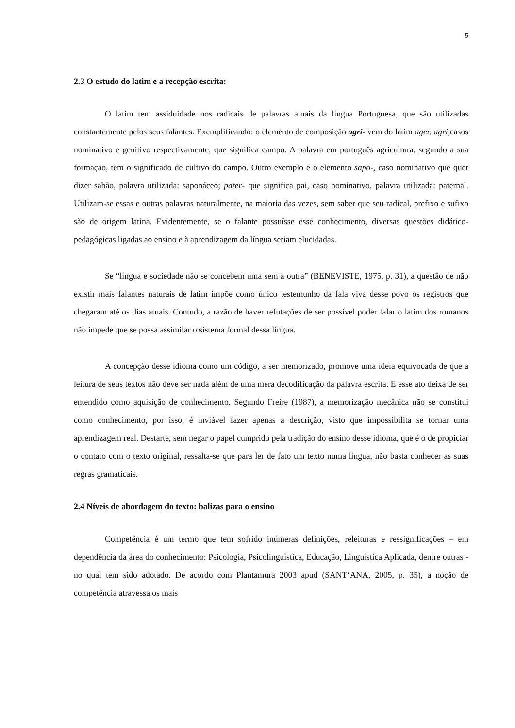5
2.3 O estudo do latim e a recepção escrita:
O latim tem assiduidade nos radicais de palavras atuais da língua Portuguesa, que são utilizadas constantemente pelos seus falantes. Exemplificando: o elemento de composição agri- vem do latim ager, agri, casos nominativo e genitivo respectivamente, que significa campo. A palavra em português agricultura, segundo a sua formação, tem o significado de cultivo do campo. Outro exemplo é o elemento sapo-, caso nominativo que quer dizer sabão, palavra utilizada: saponáceo; pater- que significa pai, caso nominativo, palavra utilizada: paternal. Utilizam-se essas e outras palavras naturalmente, na maioria das vezes, sem saber que seu radical, prefixo e sufixo são de origem latina. Evidentemente, se o falante possuísse esse conhecimento, diversas questões didático-pedagógicas ligadas ao ensino e à aprendizagem da língua seriam elucidadas.
Se “língua e sociedade não se concebem uma sem a outra” (BENEVISTE, 1975, p. 31), a questão de não existir mais falantes naturais de latim impõe como único testemunho da fala viva desse povo os registros que chegaram até os dias atuais. Contudo, a razão de haver refutações de ser possível poder falar o latim dos romanos não impede que se possa assimilar o sistema formal dessa língua.
A concepção desse idioma como um código, a ser memorizado, promove uma ideia equivocada de que a leitura de seus textos não deve ser nada além de uma mera decodificação da palavra escrita. E esse ato deixa de ser entendido como aquisição de conhecimento. Segundo Freire (1987), a memorização mecânica não se constitui como conhecimento, por isso, é inviável fazer apenas a descrição, visto que impossibilita se tornar uma aprendizagem real. Destarte, sem negar o papel cumprido pela tradição do ensino desse idioma, que é o de propiciar o contato com o texto original, ressalta-se que para ler de fato um texto numa língua, não basta conhecer as suas regras gramaticais.
2.4 Níveis de abordagem do texto: balizas para o ensino
Competência é um termo que tem sofrido inúmeras definições, releituras e ressignificações – em dependência da área do conhecimento: Psicologia, Psicolinguística, Educação, Linguística Aplicada, dentre outras - no qual tem sido adotado. De acordo com Plantamura 2003 apud (SANT‘ANA, 2005, p. 35), a noção de competência atravessa os mais